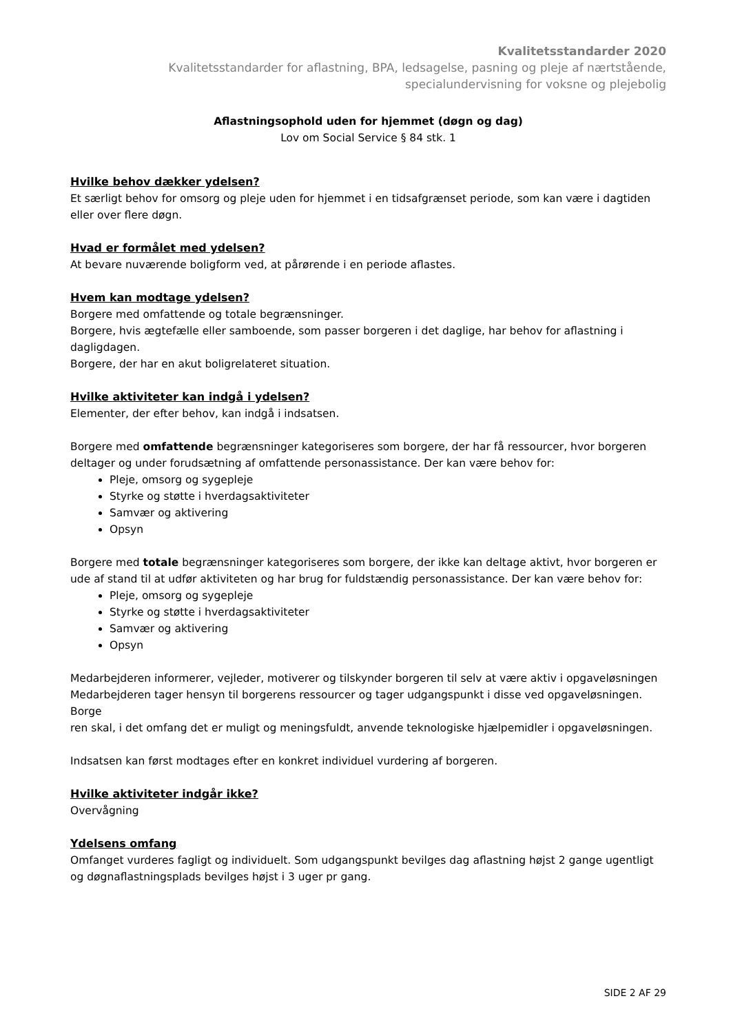Kvalitetsstandarder 2020
Kvalitetsstandarder for aflastning, BPA, ledsagelse, pasning og pleje af nærtstående,
specialundervisning for voksne og plejebolig
Aflastningsophold uden for hjemmet (døgn og dag)
Lov om Social Service § 84 stk. 1
Hvilke behov dækker ydelsen?
Et særligt behov for omsorg og pleje uden for hjemmet i en tidsafgrænset periode, som kan være i dagtiden eller over flere døgn.
Hvad er formålet med ydelsen?
At bevare nuværende boligform ved, at pårørende i en periode aflastes.
Hvem kan modtage ydelsen?
Borgere med omfattende og totale begrænsninger.
Borgere, hvis ægtefælle eller samboende, som passer borgeren i det daglige, har behov for aflastning i dagligdagen.
Borgere, der har en akut boligrelateret situation.
Hvilke aktiviteter kan indgå i ydelsen?
Elementer, der efter behov, kan indgå i indsatsen.
Borgere med omfattende begrænsninger kategoriseres som borgere, der har få ressourcer, hvor borgeren deltager og under forudsætning af omfattende personassistance. Der kan være behov for:
Pleje, omsorg og sygepleje
Styrke og støtte i hverdagsaktiviteter
Samvær og aktivering
Opsyn
Borgere med totale begrænsninger kategoriseres som borgere, der ikke kan deltage aktivt, hvor borgeren er ude af stand til at udfør aktiviteten og har brug for fuldstændig personassistance. Der kan være behov for:
Pleje, omsorg og sygepleje
Styrke og støtte i hverdagsaktiviteter
Samvær og aktivering
Opsyn
Medarbejderen informerer, vejleder, motiverer og tilskynder borgeren til selv at være aktiv i opgaveløsningen
Medarbejderen tager hensyn til borgerens ressourcer og tager udgangspunkt i disse ved opgaveløsningen. Borge
ren skal, i det omfang det er muligt og meningsfuldt, anvende teknologiske hjælpemidler i opgaveløsningen.
Indsatsen kan først modtages efter en konkret individuel vurdering af borgeren.
Hvilke aktiviteter indgår ikke?
Overvågning
Ydelsens omfang
Omfanget vurderes fagligt og individuelt. Som udgangspunkt bevilges dag aflastning højst 2 gange ugentligt og døgnaflastningsplads bevilges højst i 3 uger pr gang.
SIDE 2 AF 29